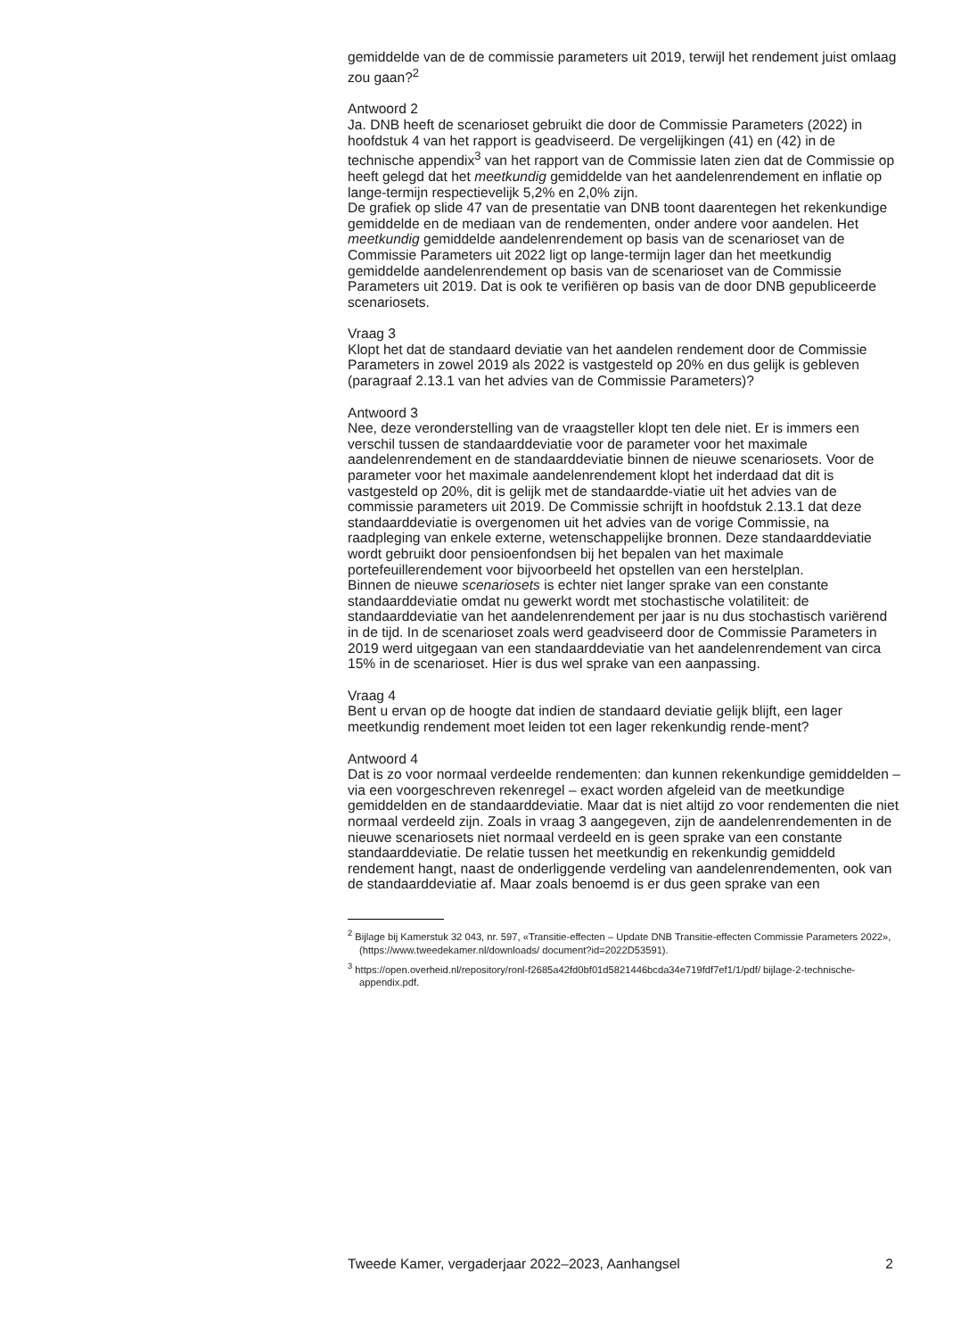gemiddelde van de de commissie parameters uit 2019, terwijl het rendement juist omlaag zou gaan?<sup>2</sup>
Antwoord 2
Ja. DNB heeft de scenarioset gebruikt die door de Commissie Parameters (2022) in hoofdstuk 4 van het rapport is geadviseerd. De vergelijkingen (41) en (42) in de technische appendix<sup>3</sup> van het rapport van de Commissie laten zien dat de Commissie op heeft gelegd dat het meetkundig gemiddelde van het aandelenrendement en inflatie op lange-termijn respectievelijk 5,2% en 2,0% zijn.
De grafiek op slide 47 van de presentatie van DNB toont daarentegen het rekenkundige gemiddelde en de mediaan van de rendementen, onder andere voor aandelen. Het meetkundig gemiddelde aandelenrendement op basis van de scenarioset van de Commissie Parameters uit 2022 ligt op lange-termijn lager dan het meetkundig gemiddelde aandelenrendement op basis van de scenarioset van de Commissie Parameters uit 2019. Dat is ook te verifiëren op basis van de door DNB gepubliceerde scenariosets.
Vraag 3
Klopt het dat de standaard deviatie van het aandelen rendement door de Commissie Parameters in zowel 2019 als 2022 is vastgesteld op 20% en dus gelijk is gebleven (paragraaf 2.13.1 van het advies van de Commissie Parameters)?
Antwoord 3
Nee, deze veronderstelling van de vraagsteller klopt ten dele niet. Er is immers een verschil tussen de standaarddeviatie voor de parameter voor het maximale aandelenrendement en de standaarddeviatie binnen de nieuwe scenariosets. Voor de parameter voor het maximale aandelenrendement klopt het inderdaad dat dit is vastgesteld op 20%, dit is gelijk met de standaardde-viatie uit het advies van de commissie parameters uit 2019. De Commissie schrijft in hoofdstuk 2.13.1 dat deze standaarddeviatie is overgenomen uit het advies van de vorige Commissie, na raadpleging van enkele externe, wetenschappelijke bronnen. Deze standaarddeviatie wordt gebruikt door pensioenfondsen bij het bepalen van het maximale portefeuillerendement voor bijvoorbeeld het opstellen van een herstelplan.
Binnen de nieuwe scenariosets is echter niet langer sprake van een constante standaarddeviatie omdat nu gewerkt wordt met stochastische volatiliteit: de standaarddeviatie van het aandelenrendement per jaar is nu dus stochastisch variërend in de tijd. In de scenarioset zoals werd geadviseerd door de Commissie Parameters in 2019 werd uitgegaan van een standaarddeviatie van het aandelenrendement van circa 15% in de scenarioset. Hier is dus wel sprake van een aanpassing.
Vraag 4
Bent u ervan op de hoogte dat indien de standaard deviatie gelijk blijft, een lager meetkundig rendement moet leiden tot een lager rekenkundig rende-ment?
Antwoord 4
Dat is zo voor normaal verdeelde rendementen: dan kunnen rekenkundige gemiddelden – via een voorgeschreven rekenregel – exact worden afgeleid van de meetkundige gemiddelden en de standaarddeviatie. Maar dat is niet altijd zo voor rendementen die niet normaal verdeeld zijn. Zoals in vraag 3 aangegeven, zijn de aandelenrendementen in de nieuwe scenariosets niet normaal verdeeld en is geen sprake van een constante standaarddeviatie. De relatie tussen het meetkundig en rekenkundig gemiddeld rendement hangt, naast de onderliggende verdeling van aandelenrendementen, ook van de standaarddeviatie af. Maar zoals benoemd is er dus geen sprake van een
<sup>2</sup> Bijlage bij Kamerstuk 32 043, nr. 597, «Transitie-effecten – Update DNB Transitie-effecten Commissie Parameters 2022», (https://www.tweedekamer.nl/downloads/ document?id=2022D53591).
<sup>3</sup> https://open.overheid.nl/repository/ronl-f2685a42fd0bf01d5821446bcda34e719fdf7ef1/1/pdf/ bijlage-2-technische-appendix.pdf.
Tweede Kamer, vergaderjaar 2022–2023, Aanhangsel 2